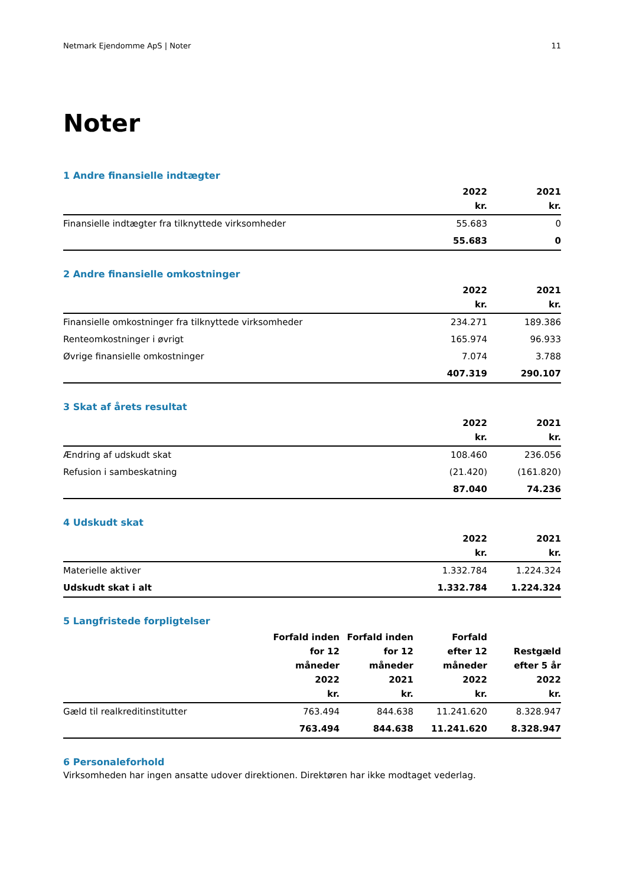Netmark Ejendomme ApS | Noter 11
Noter
1 Andre finansielle indtægter
| | 2022 kr. | 2021 kr. |
| --- | --- | --- |
| Finansielle indtægter fra tilknyttede virksomheder | 55.683 | 0 |
| | 55.683 | 0 |
2 Andre finansielle omkostninger
| | 2022 kr. | 2021 kr. |
| --- | --- | --- |
| Finansielle omkostninger fra tilknyttede virksomheder | 234.271 | 189.386 |
| Renteomkostninger i øvrigt | 165.974 | 96.933 |
| Øvrige finansielle omkostninger | 7.074 | 3.788 |
| | 407.319 | 290.107 |
3 Skat af årets resultat
| | 2022 kr. | 2021 kr. |
| --- | --- | --- |
| Ændring af udskudt skat | 108.460 | 236.056 |
| Refusion i sambeskatning | (21.420) | (161.820) |
| | 87.040 | 74.236 |
4 Udskudt skat
| | 2022 kr. | 2021 kr. |
| --- | --- | --- |
| Materielle aktiver | 1.332.784 | 1.224.324 |
| Udskudt skat i alt | 1.332.784 | 1.224.324 |
5 Langfristede forpligtelser
| | Forfald inden for 12 måneder 2022 kr. | Forfald inden for 12 måneder 2021 kr. | Forfald efter 12 måneder 2022 kr. | Restgæld efter 5 år 2022 kr. |
| --- | --- | --- | --- | --- |
| Gæld til realkreditinstitutter | 763.494 | 844.638 | 11.241.620 | 8.328.947 |
| | 763.494 | 844.638 | 11.241.620 | 8.328.947 |
6 Personaleforhold
Virksomheden har ingen ansatte udover direktionen. Direktøren har ikke modtaget vederlag.